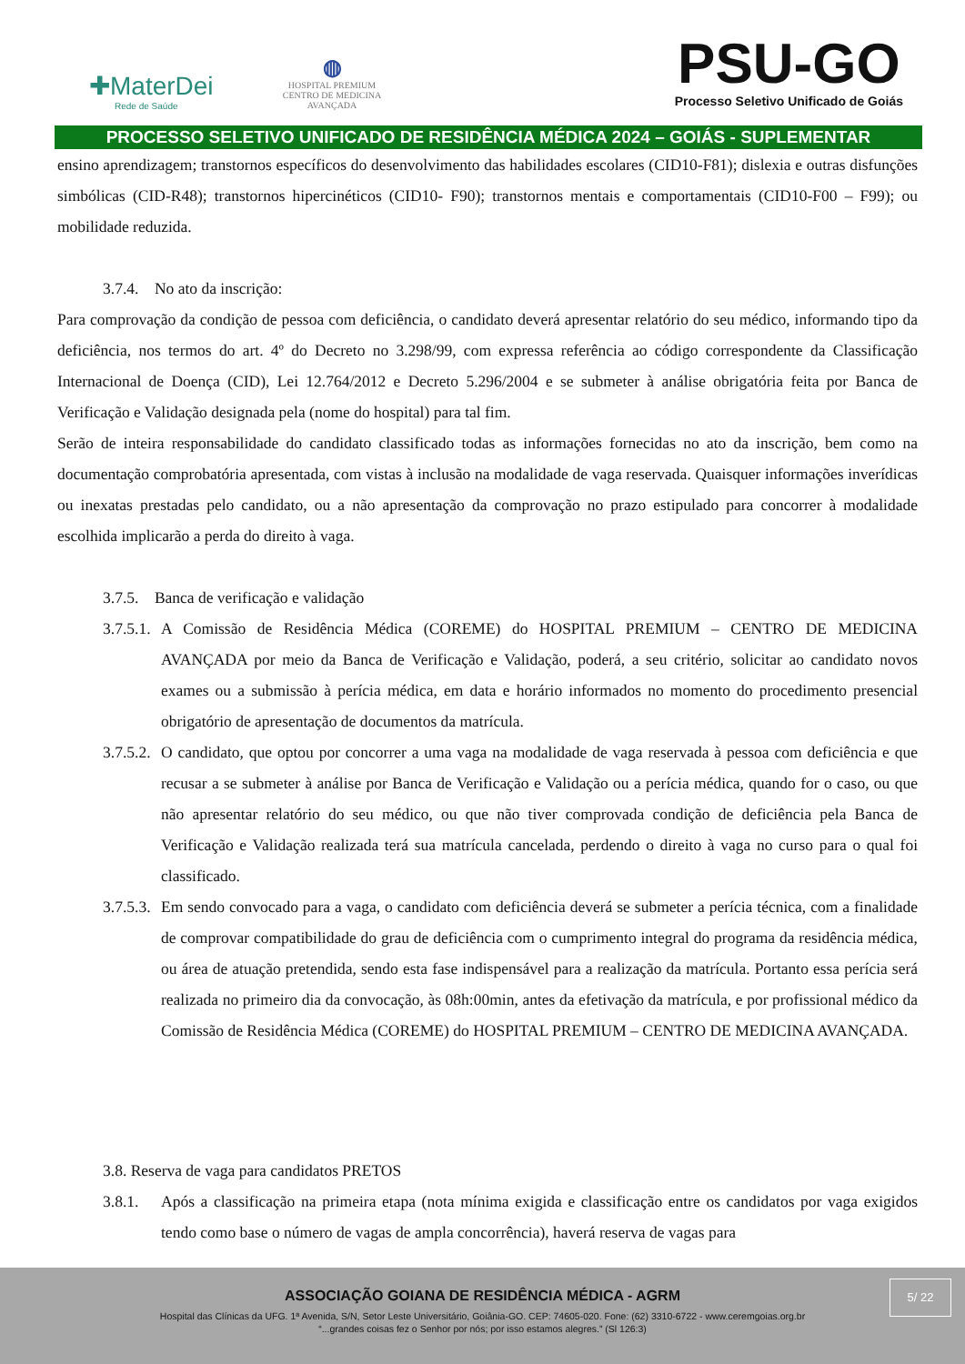✚MaterDei
Rede de Saúde
◍
HOSPITAL PREMIUM
CENTRO DE MEDICINA AVANÇADA
PSU-GO
Processo Seletivo Unificado de Goiás
PROCESSO SELETIVO UNIFICADO DE RESIDÊNCIA MÉDICA 2024 – GOIÁS - SUPLEMENTAR
ensino aprendizagem; transtornos específicos do desenvolvimento das habilidades escolares (CID10-F81); dislexia e outras disfunções simbólicas (CID-R48); transtornos hipercinéticos (CID10- F90); transtornos mentais e comportamentais (CID10-F00 – F99); ou mobilidade reduzida.
3.7.4. No ato da inscrição:
Para comprovação da condição de pessoa com deficiência, o candidato deverá apresentar relatório do seu médico, informando tipo da deficiência, nos termos do art. 4º do Decreto no 3.298/99, com expressa referência ao código correspondente da Classificação Internacional de Doença (CID), Lei 12.764/2012 e Decreto 5.296/2004 e se submeter à análise obrigatória feita por Banca de Verificação e Validação designada pela (nome do hospital) para tal fim.
Serão de inteira responsabilidade do candidato classificado todas as informações fornecidas no ato da inscrição, bem como na documentação comprobatória apresentada, com vistas à inclusão na modalidade de vaga reservada. Quaisquer informações inverídicas ou inexatas prestadas pelo candidato, ou a não apresentação da comprovação no prazo estipulado para concorrer à modalidade escolhida implicarão a perda do direito à vaga.
3.7.5. Banca de verificação e validação
3.7.5.1.
A Comissão de Residência Médica (COREME) do HOSPITAL PREMIUM – CENTRO DE MEDICINA AVANÇADA por meio da Banca de Verificação e Validação, poderá, a seu critério, solicitar ao candidato novos exames ou a submissão à perícia médica, em data e horário informados no momento do procedimento presencial obrigatório de apresentação de documentos da matrícula.
3.7.5.2.
O candidato, que optou por concorrer a uma vaga na modalidade de vaga reservada à pessoa com deficiência e que recusar a se submeter à análise por Banca de Verificação e Validação ou a perícia médica, quando for o caso, ou que não apresentar relatório do seu médico, ou que não tiver comprovada condição de deficiência pela Banca de Verificação e Validação realizada terá sua matrícula cancelada, perdendo o direito à vaga no curso para o qual foi classificado.
3.7.5.3.
Em sendo convocado para a vaga, o candidato com deficiência deverá se submeter a perícia técnica, com a finalidade de comprovar compatibilidade do grau de deficiência com o cumprimento integral do programa da residência médica, ou área de atuação pretendida, sendo esta fase indispensável para a realização da matrícula. Portanto essa perícia será realizada no primeiro dia da convocação, às 08h:00min, antes da efetivação da matrícula, e por profissional médico da Comissão de Residência Médica (COREME) do HOSPITAL PREMIUM – CENTRO DE MEDICINA AVANÇADA.
3.8. Reserva de vaga para candidatos PRETOS
3.8.1. Após a classificação na primeira etapa (nota mínima exigida e classificação entre os candidatos por vaga exigidos tendo como base o número de vagas de ampla concorrência), haverá reserva de vagas para
ASSOCIAÇÃO GOIANA DE RESIDÊNCIA MÉDICA - AGRM
Hospital das Clínicas da UFG. 1ª Avenida, S/N, Setor Leste Universitário, Goiânia-GO. CEP: 74605-020. Fone: (62) 3310-6722 - www.ceremgoias.org.br
“...grandes coisas fez o Senhor por nós; por isso estamos alegres.” (Sl 126:3)
5/ 22